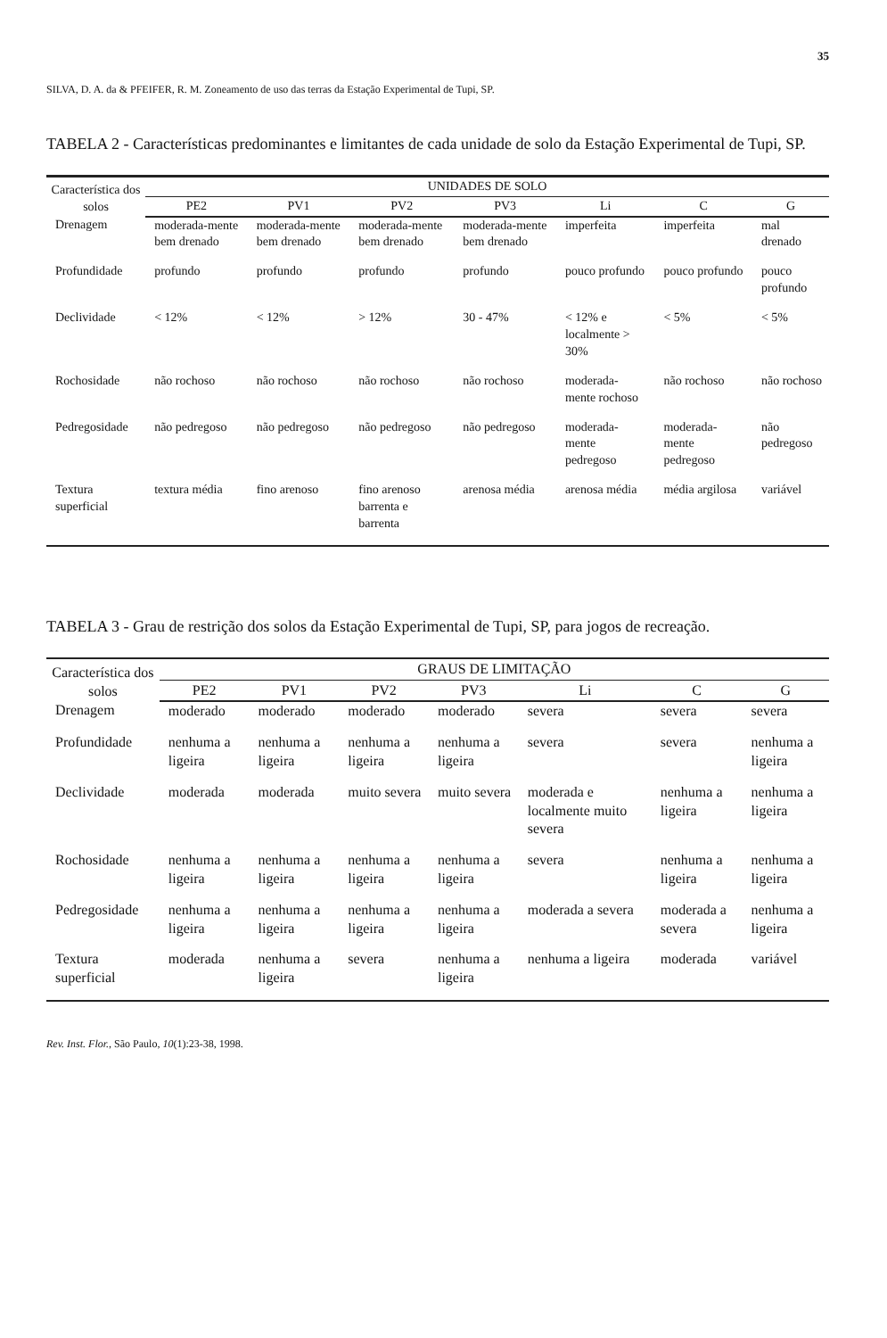35
SILVA, D. A. da & PFEIFER, R. M. Zoneamento de uso das terras da Estação Experimental de Tupi, SP.
TABELA 2 - Características predominantes e limitantes de cada unidade de solo da Estação Experimental de Tupi, SP.
| Característica dos solos | UNIDADES DE SOLO | | | | | | |
| --- | --- | --- | --- | --- | --- | --- | --- |
| | PE2 | PV1 | PV2 | PV3 | Li | C | G |
| Drenagem | moderada-mente bem drenado | moderada-mente bem drenado | moderada-mente bem drenado | moderada-mente bem drenado | imperfeita | imperfeita | mal drenado |
| Profundidade | profundo | profundo | profundo | profundo | pouco profundo | pouco profundo | pouco profundo |
| Declividade | < 12% | < 12% | > 12% | 30 - 47% | < 12% e localmente > 30% | < 5% | < 5% |
| Rochosidade | não rochoso | não rochoso | não rochoso | não rochoso | moderada-mente rochoso | não rochoso | não rochoso |
| Pedregosidade | não pedregoso | não pedregoso | não pedregoso | não pedregoso | moderada-mente pedregoso | moderada-mente pedregoso | não pedregoso |
| Textura superficial | textura média | fino arenoso | fino arenoso barrenta e barrenta | arenosa média | arenosa média | média argilosa | variável |
TABELA 3 - Grau de restrição dos solos da Estação Experimental de Tupi, SP, para jogos de recreação.
| Característica dos solos | GRAUS DE LIMITAÇÃO | | | | | | |
| --- | --- | --- | --- | --- | --- | --- | --- |
| | PE2 | PV1 | PV2 | PV3 | Li | C | G |
| Drenagem | moderado | moderado | moderado | moderado | severa | severa | severa |
| Profundidade | nenhuma a ligeira | nenhuma a ligeira | nenhuma a ligeira | nenhuma a ligeira | severa | severa | nenhuma a ligeira |
| Declividade | moderada | moderada | muito severa | muito severa | moderada e localmente muito severa | nenhuma a ligeira | nenhuma a ligeira |
| Rochosidade | nenhuma a ligeira | nenhuma a ligeira | nenhuma a ligeira | nenhuma a ligeira | severa | nenhuma a ligeira | nenhuma a ligeira |
| Pedregosidade | nenhuma a ligeira | nenhuma a ligeira | nenhuma a ligeira | nenhuma a ligeira | moderada a severa | moderada a severa | nenhuma a ligeira |
| Textura superficial | moderada | nenhuma a ligeira | severa | nenhuma a ligeira | nenhuma a ligeira | moderada | variável |
Rev. Inst. Flor., São Paulo, 10(1):23-38, 1998.